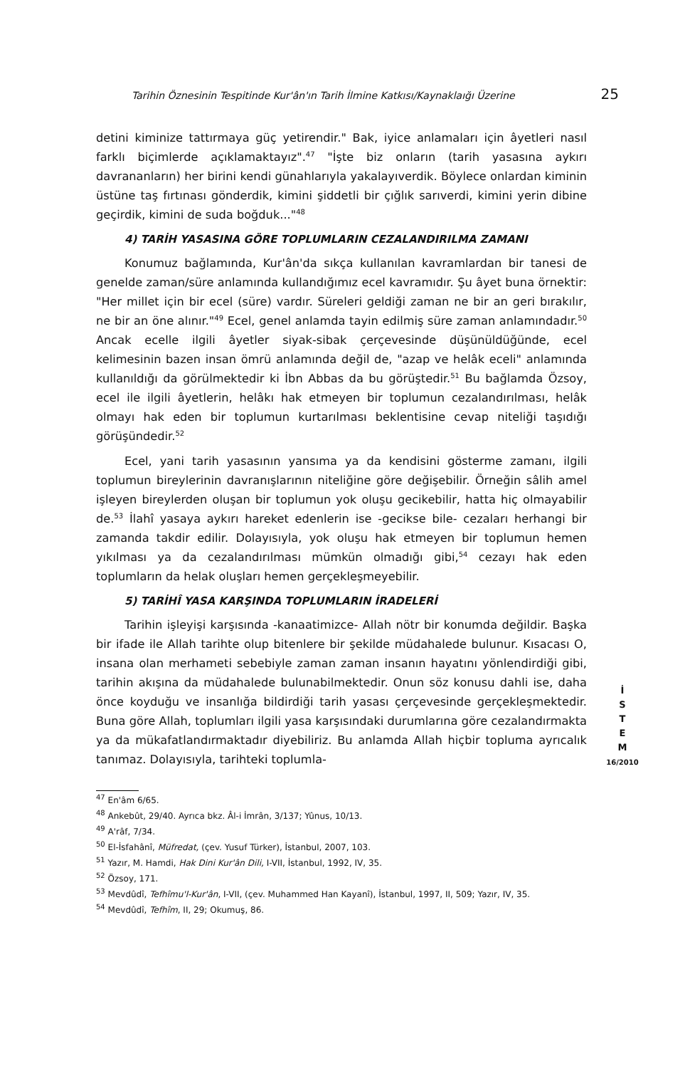Tarihin Öznesinin Tespitinde Kur'ân'ın Tarih İlmine Katkısı/Kaynaklaığı Üzerine 25
detini kiminize tattırmaya güç yetirendir." Bak, iyice anlamaları için âyetleri nasıl farklı biçimlerde açıklamaktayız".<sup>47</sup> "İşte biz onların (tarih yasasına aykırı davrananların) her birini kendi günahlarıyla yakalayıverdik. Böylece onlardan kiminin üstüne taş fırtınası gönderdik, kimini şiddetli bir çığlık sarıverdi, kimini yerin dibine geçirdik, kimini de suda boğduk..."<sup>48</sup>
4) TARİH YASASINA GÖRE TOPLUMLARIN CEZALANDIRILMA ZAMANI
Konumuz bağlamında, Kur'ân'da sıkça kullanılan kavramlardan bir tanesi de genelde zaman/süre anlamında kullandığımız ecel kavramıdır. Şu âyet buna örnektir: "Her millet için bir ecel (süre) vardır. Süreleri geldiği zaman ne bir an geri bırakılır, ne bir an öne alınır."<sup>49</sup> Ecel, genel anlamda tayin edilmiş süre zaman anlamındadır.<sup>50</sup> Ancak ecelle ilgili âyetler siyak-sibak çerçevesinde düşünüldüğünde, ecel kelimesinin bazen insan ömrü anlamında değil de, "azap ve helâk eceli" anlamında kullanıldığı da görülmektedir ki İbn Abbas da bu görüştedir.<sup>51</sup> Bu bağlamda Özsoy, ecel ile ilgili âyetlerin, helâkı hak etmeyen bir toplumun cezalandırılması, helâk olmayı hak eden bir toplumun kurtarılması beklentisine cevap niteliği taşıdığı görüşündedir.<sup>52</sup>
Ecel, yani tarih yasasının yansıma ya da kendisini gösterme zamanı, ilgili toplumun bireylerinin davranışlarının niteliğine göre değişebilir. Örneğin sâlih amel işleyen bireylerden oluşan bir toplumun yok oluşu gecikebilir, hatta hiç olmayabilir de.<sup>53</sup> İlahî yasaya aykırı hareket edenlerin ise -gecikse bile- cezaları herhangi bir zamanda takdir edilir. Dolayısıyla, yok oluşu hak etmeyen bir toplumun hemen yıkılması ya da cezalandırılması mümkün olmadığı gibi,<sup>54</sup> cezayı hak eden toplumların da helak oluşları hemen gerçekleşmeyebilir.
5) TARİHÎ YASA KARŞINDA TOPLUMLARIN İRADELERİ
Tarihin işleyişi karşısında -kanaatimizce- Allah nötr bir konumda değildir. Başka bir ifade ile Allah tarihte olup bitenlere bir şekilde müdahalede bulunur. Kısacası O, insana olan merhameti sebebiyle zaman zaman insanın hayatını yönlendirdiği gibi, tarihin akışına da müdahalede bulunabilmektedir. Onun söz konusu dahli ise, daha önce koyduğu ve insanlığa bildirdiği tarih yasası çerçevesinde gerçekleşmektedir. Buna göre Allah, toplumları ilgili yasa karşısındaki durumlarına göre cezalandırmakta ya da mükafatlandırmaktadır diyebiliriz. Bu anlamda Allah hiçbir topluma ayrıcalık tanımaz. Dolayısıyla, tarihteki toplumla-
<sup>47</sup> En'âm 6/65.
<sup>48</sup> Ankebût, 29/40. Ayrıca bkz. Âl-i İmrân, 3/137; Yûnus, 10/13.
<sup>49</sup> A'râf, 7/34.
<sup>50</sup> El-İsfahânî, Müfredat, (çev. Yusuf Türker), İstanbul, 2007, 103.
<sup>51</sup> Yazır, M. Hamdi, Hak Dini Kur'ân Dili, I-VII, İstanbul, 1992, IV, 35.
<sup>52</sup> Özsoy, 171.
<sup>53</sup> Mevdûdî, Tefhîmu'l-Kur'ân, I-VII, (çev. Muhammed Han Kayanî), İstanbul, 1997, II, 509; Yazır, IV, 35.
<sup>54</sup> Mevdûdî, Tefhîm, II, 29; Okumuş, 86.
İ
S
T
E
M
16/2010